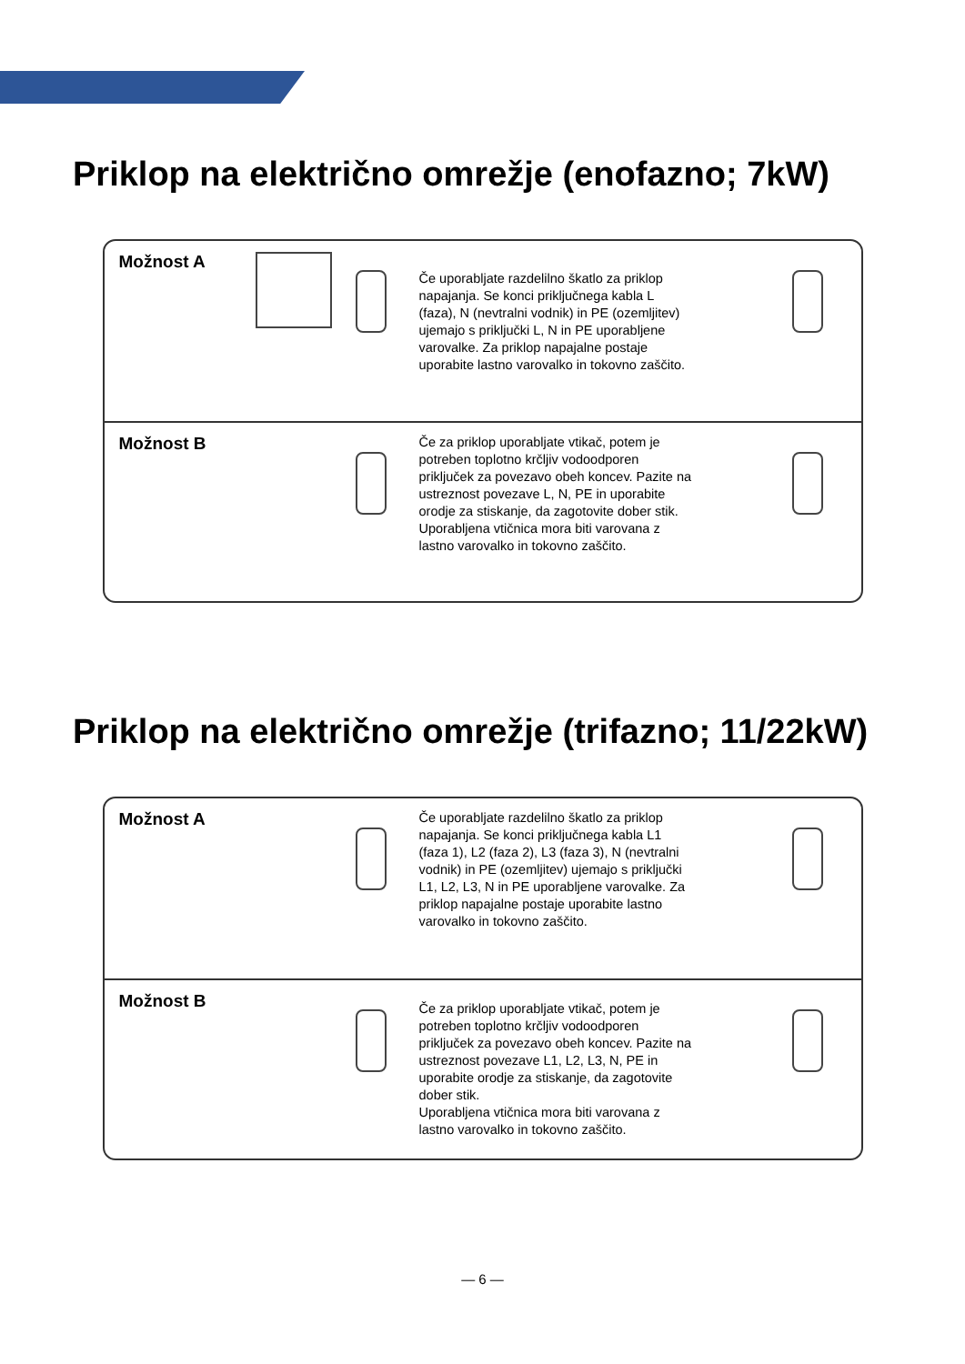Priklop na električno omrežje (enofazno; 7kW)
Možnost A
Če uporabljate razdelilno škatlo za priklop napajanja. Se konci priključnega kabla L (faza), N (nevtralni vodnik) in PE (ozemljitev) ujemajo s priključki L, N in PE uporabljene varovalke. Za priklop napajalne postaje uporabite lastno varovalko in tokovno zaščito.
Možnost B
Če za priklop uporabljate vtikač, potem je potreben toplotno krčljiv vodoodporen priključek za povezavo obeh koncev. Pazite na ustreznost povezave L, N, PE in uporabite orodje za stiskanje, da zagotovite dober stik.
Uporabljena vtičnica mora biti varovana z lastno varovalko in tokovno zaščito.
Priklop na električno omrežje (trifazno; 11/22kW)
Možnost A
Če uporabljate razdelilno škatlo za priklop napajanja. Se konci priključnega kabla L1 (faza 1), L2 (faza 2), L3 (faza 3), N (nevtralni vodnik) in PE (ozemljitev) ujemajo s priključki L1, L2, L3, N in PE uporabljene varovalke. Za priklop napajalne postaje uporabite lastno varovalko in tokovno zaščito.
Možnost B
Če za priklop uporabljate vtikač, potem je potreben toplotno krčljiv vodoodporen priključek za povezavo obeh koncev. Pazite na ustreznost povezave L1, L2, L3, N, PE in uporabite orodje za stiskanje, da zagotovite dober stik.
Uporabljena vtičnica mora biti varovana z lastno varovalko in tokovno zaščito.
— 6 —